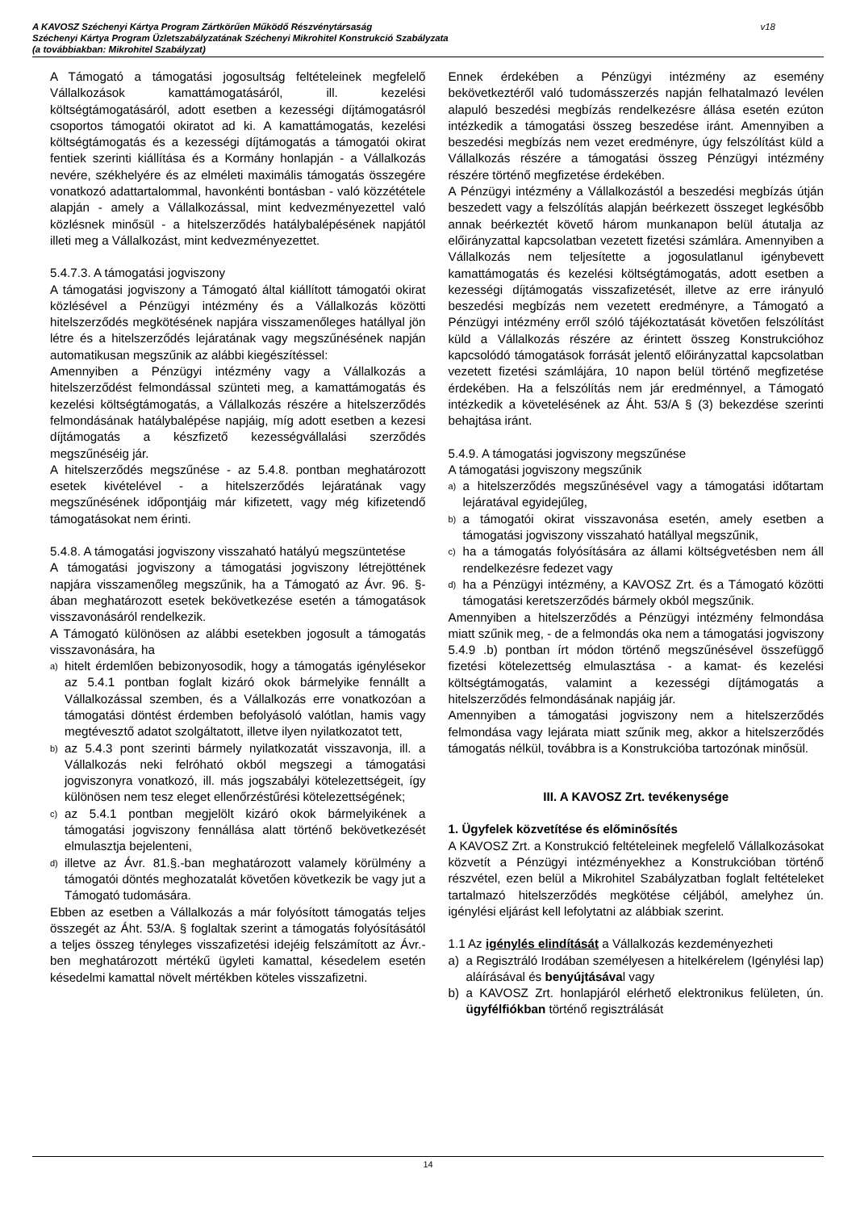A KAVOSZ Széchenyi Kártya Program Zártkörűen Működő Részvénytársaság
Széchenyi Kártya Program Üzletszabályzatának Széchenyi Mikrohitel Konstrukció Szabályzata
(a továbbiakban: Mikrohitel Szabályzat)
v18
A Támogató a támogatási jogosultság feltételeinek megfelelő Vállalkozások kamattámogatásáról, ill. kezelési költségtámogatásáról, adott esetben a kezességi díjtámogatásról csoportos támogatói okiratot ad ki. A kamattámogatás, kezelési költségtámogatás és a kezességi díjtámogatás a támogatói okirat fentiek szerinti kiállítása és a Kormány honlapján - a Vállalkozás nevére, székhelyére és az elméleti maximális támogatás összegére vonatkozó adattartalommal, havonkénti bontásban - való közzététele alapján - amely a Vállalkozással, mint kedvezményezettel való közlésnek minősül - a hitelszerződés hatálybalépésének napjától illeti meg a Vállalkozást, mint kedvezményezettet.
5.4.7.3. A támogatási jogviszony
A támogatási jogviszony a Támogató által kiállított támogatói okirat közlésével a Pénzügyi intézmény és a Vállalkozás közötti hitelszerződés megkötésének napjára visszamenőleges hatállyal jön létre és a hitelszerződés lejáratának vagy megszűnésének napján automatikusan megszűnik az alábbi kiegészítéssel:
Amennyiben a Pénzügyi intézmény vagy a Vállalkozás a hitelszerződést felmondással szünteti meg, a kamattámogatás és kezelési költségtámogatás, a Vállalkozás részére a hitelszerződés felmondásának hatálybalépése napjáig, míg adott esetben a kezesi díjtámogatás a készfizető kezességvállalási szerződés megszűnéséig jár.
A hitelszerződés megszűnése - az 5.4.8. pontban meghatározott esetek kivételével - a hitelszerződés lejáratának vagy megszűnésének időpontjáig már kifizetett, vagy még kifizetendő támogatásokat nem érinti.
5.4.8. A támogatási jogviszony visszaható hatályú megszüntetése
A támogatási jogviszony a támogatási jogviszony létrejöttének napjára visszamenőleg megszűnik, ha a Támogató az Ávr. 96. §-ában meghatározott esetek bekövetkezése esetén a támogatások visszavonásáról rendelkezik.
A Támogató különösen az alábbi esetekben jogosult a támogatás visszavonására, ha
a) hitelt érdemlően bebizonyosodik, hogy a támogatás igénylésekor az 5.4.1 pontban foglalt kizáró okok bármelyike fennállt a Vállalkozással szemben, és a Vállalkozás erre vonatkozóan a támogatási döntést érdemben befolyásoló valótlan, hamis vagy megtévesztő adatot szolgáltatott, illetve ilyen nyilatkozatot tett,
b) az 5.4.3 pont szerinti bármely nyilatkozatát visszavonja, ill. a Vállalkozás neki felróható okból megszegi a támogatási jogviszonyra vonatkozó, ill. más jogszabályi kötelezettségeit, így különösen nem tesz eleget ellenőrzéstűrési kötelezettségének;
c) az 5.4.1 pontban megjelölt kizáró okok bármelyikének a támogatási jogviszony fennállása alatt történő bekövetkezését elmulasztja bejelenteni,
d) illetve az Ávr. 81.§.-ban meghatározott valamely körülmény a támogatói döntés meghozatalát követően következik be vagy jut a Támogató tudomására.
Ebben az esetben a Vállalkozás a már folyósított támogatás teljes összegét az Áht. 53/A. § foglaltak szerint a támogatás folyósításától a teljes összeg tényleges visszafizetési idejéig felszámított az Ávr.-ben meghatározott mértékű ügyleti kamattal, késedelem esetén késedelmi kamattal növelt mértékben köteles visszafizetni.
Ennek érdekében a Pénzügyi intézmény az esemény bekövetkeztéről való tudomásszerzés napján felhatalmazó levélen alapuló beszedési megbízás rendelkezésre állása esetén ezúton intézkedik a támogatási összeg beszedése iránt. Amennyiben a beszedési megbízás nem vezet eredményre, úgy felszólítást küld a Vállalkozás részére a támogatási összeg Pénzügyi intézmény részére történő megfizetése érdekében.
A Pénzügyi intézmény a Vállalkozástól a beszedési megbízás útján beszedett vagy a felszólítás alapján beérkezett összeget legkésőbb annak beérkeztét követő három munkanapon belül átutalja az előirányzattal kapcsolatban vezetett fizetési számlára. Amennyiben a Vállalkozás nem teljesítette a jogosulatlanul igénybevett kamattámogatás és kezelési költségtámogatás, adott esetben a kezességi díjtámogatás visszafizetését, illetve az erre irányuló beszedési megbízás nem vezetett eredményre, a Támogató a Pénzügyi intézmény erről szóló tájékoztatását követően felszólítást küld a Vállalkozás részére az érintett összeg Konstrukcióhoz kapcsolódó támogatások forrását jelentő előirányzattal kapcsolatban vezetett fizetési számlájára, 10 napon belül történő megfizetése érdekében. Ha a felszólítás nem jár eredménnyel, a Támogató intézkedik a követelésének az Áht. 53/A § (3) bekezdése szerinti behajtása iránt.
5.4.9. A támogatási jogviszony megszűnése
A támogatási jogviszony megszűnik
a) a hitelszerződés megszűnésével vagy a támogatási időtartam lejáratával egyidejűleg,
b) a támogatói okirat visszavonása esetén, amely esetben a támogatási jogviszony visszaható hatállyal megszűnik,
c) ha a támogatás folyósítására az állami költségvetésben nem áll rendelkezésre fedezet vagy
d) ha a Pénzügyi intézmény, a KAVOSZ Zrt. és a Támogató közötti támogatási keretszerződés bármely okból megszűnik.
Amennyiben a hitelszerződés a Pénzügyi intézmény felmondása miatt szűnik meg, - de a felmondás oka nem a támogatási jogviszony 5.4.9 .b) pontban írt módon történő megszűnésével összefüggő fizetési kötelezettség elmulasztása - a kamat- és kezelési költségtámogatás, valamint a kezességi díjtámogatás a hitelszerződés felmondásának napjáig jár.
Amennyiben a támogatási jogviszony nem a hitelszerződés felmondása vagy lejárata miatt szűnik meg, akkor a hitelszerződés támogatás nélkül, továbbra is a Konstrukcióba tartozónak minősül.
III. A KAVOSZ Zrt. tevékenysége
1. Ügyfelek közvetítése és előminősítés
A KAVOSZ Zrt. a Konstrukció feltételeinek megfelelő Vállalkozásokat közvetít a Pénzügyi intézményekhez a Konstrukcióban történő részvétel, ezen belül a Mikrohitel Szabályzatban foglalt feltételeket tartalmazó hitelszerződés megkötése céljából, amelyhez ún. igénylési eljárást kell lefolytatni az alábbiak szerint.
1.1 Az igénylés elindítását a Vállalkozás kezdeményezheti
a) a Regisztráló Irodában személyesen a hitelkérelem (Igénylési lap) aláírásával és benyújtásával vagy
b) a KAVOSZ Zrt. honlapjáról elérhető elektronikus felületen, ún. ügyfélfiókban történő regisztrálását
14